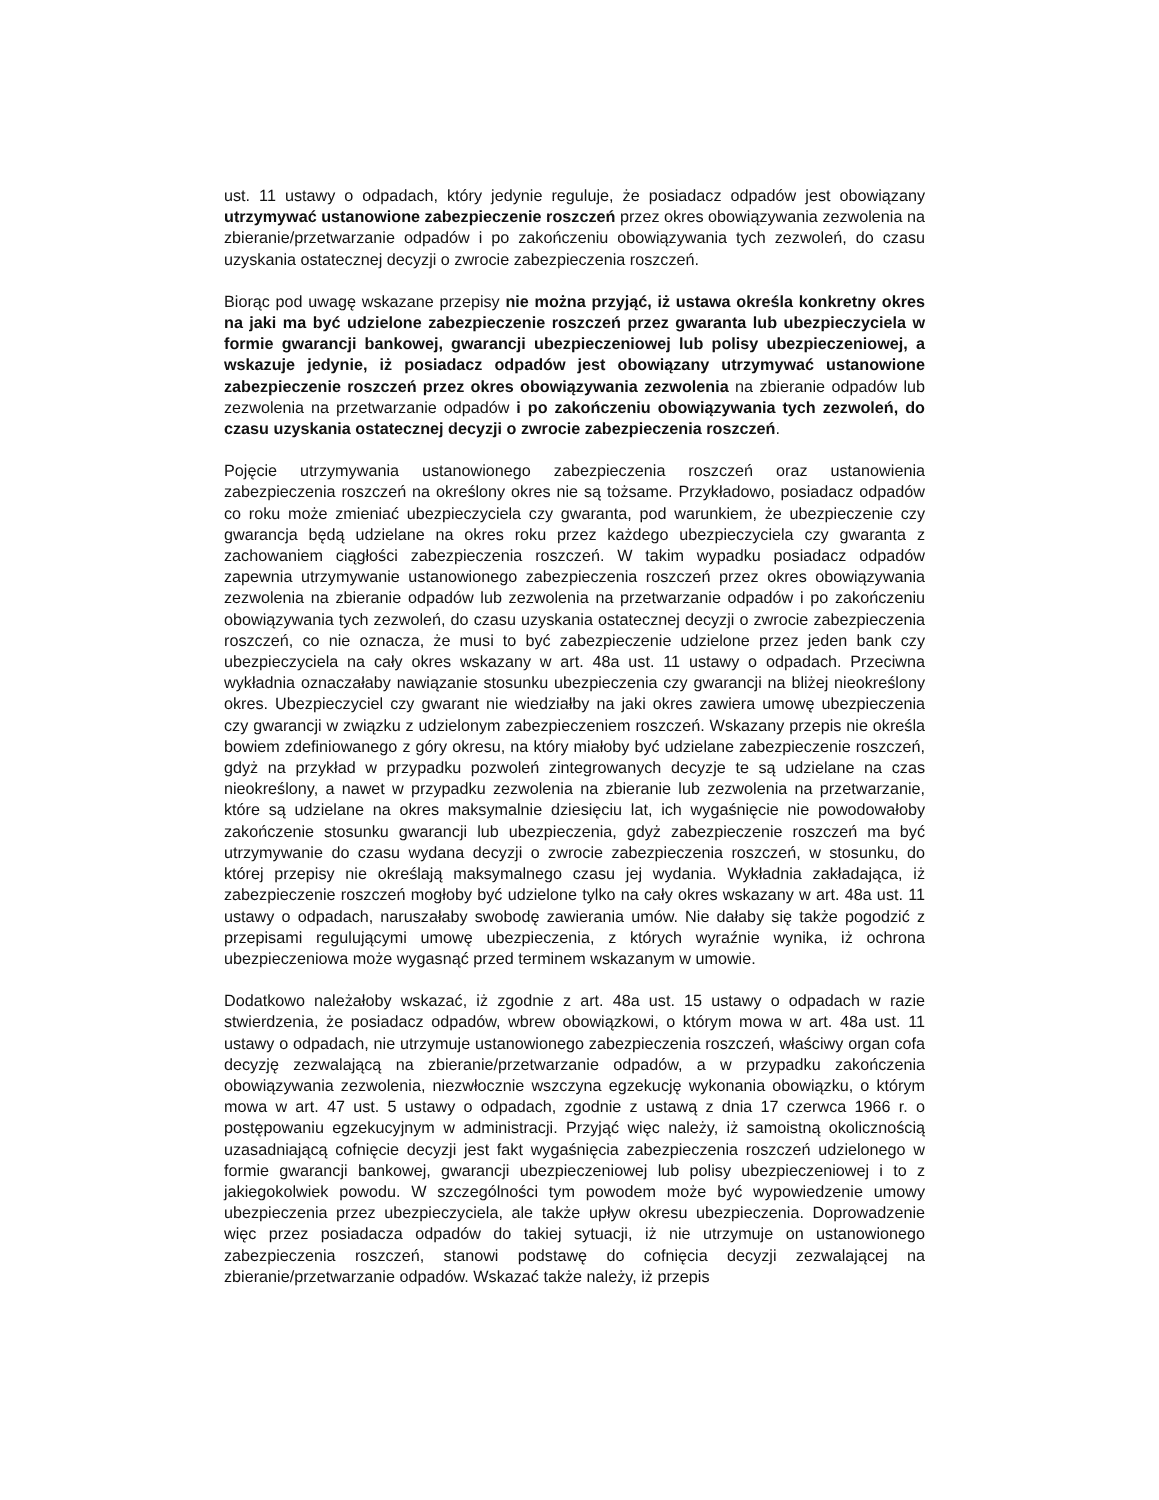ust. 11 ustawy o odpadach, który jedynie reguluje, że posiadacz odpadów jest obowiązany utrzymywać ustanowione zabezpieczenie roszczeń przez okres obowiązywania zezwolenia na zbieranie/przetwarzanie odpadów i po zakończeniu obowiązywania tych zezwoleń, do czasu uzyskania ostatecznej decyzji o zwrocie zabezpieczenia roszczeń.
Biorąc pod uwagę wskazane przepisy nie można przyjąć, iż ustawa określa konkretny okres na jaki ma być udzielone zabezpieczenie roszczeń przez gwaranta lub ubezpieczyciela w formie gwarancji bankowej, gwarancji ubezpieczeniowej lub polisy ubezpieczeniowej, a wskazuje jedynie, iż posiadacz odpadów jest obowiązany utrzymywać ustanowione zabezpieczenie roszczeń przez okres obowiązywania zezwolenia na zbieranie odpadów lub zezwolenia na przetwarzanie odpadów i po zakończeniu obowiązywania tych zezwoleń, do czasu uzyskania ostatecznej decyzji o zwrocie zabezpieczenia roszczeń.
Pojęcie utrzymywania ustanowionego zabezpieczenia roszczeń oraz ustanowienia zabezpieczenia roszczeń na określony okres nie są tożsame. Przykładowo, posiadacz odpadów co roku może zmieniać ubezpieczyciela czy gwaranta, pod warunkiem, że ubezpieczenie czy gwarancja będą udzielane na okres roku przez każdego ubezpieczyciela czy gwaranta z zachowaniem ciągłości zabezpieczenia roszczeń. W takim wypadku posiadacz odpadów zapewnia utrzymywanie ustanowionego zabezpieczenia roszczeń przez okres obowiązywania zezwolenia na zbieranie odpadów lub zezwolenia na przetwarzanie odpadów i po zakończeniu obowiązywania tych zezwoleń, do czasu uzyskania ostatecznej decyzji o zwrocie zabezpieczenia roszczeń, co nie oznacza, że musi to być zabezpieczenie udzielone przez jeden bank czy ubezpieczyciela na cały okres wskazany w art. 48a ust. 11 ustawy o odpadach. Przeciwna wykładnia oznaczałaby nawiązanie stosunku ubezpieczenia czy gwarancji na bliżej nieokreślony okres. Ubezpieczyciel czy gwarant nie wiedziałby na jaki okres zawiera umowę ubezpieczenia czy gwarancji w związku z udzielonym zabezpieczeniem roszczeń. Wskazany przepis nie określa bowiem zdefiniowanego z góry okresu, na który miałoby być udzielane zabezpieczenie roszczeń, gdyż na przykład w przypadku pozwoleń zintegrowanych decyzje te są udzielane na czas nieokreślony, a nawet w przypadku zezwolenia na zbieranie lub zezwolenia na przetwarzanie, które są udzielane na okres maksymalnie dziesięciu lat, ich wygaśnięcie nie powodowałoby zakończenie stosunku gwarancji lub ubezpieczenia, gdyż zabezpieczenie roszczeń ma być utrzymywanie do czasu wydana decyzji o zwrocie zabezpieczenia roszczeń, w stosunku, do której przepisy nie określają maksymalnego czasu jej wydania. Wykładnia zakładająca, iż zabezpieczenie roszczeń mogłoby być udzielone tylko na cały okres wskazany w art. 48a ust. 11 ustawy o odpadach, naruszałaby swobodę zawierania umów. Nie dałaby się także pogodzić z przepisami regulującymi umowę ubezpieczenia, z których wyraźnie wynika, iż ochrona ubezpieczeniowa może wygasnąć przed terminem wskazanym w umowie.
Dodatkowo należałoby wskazać, iż zgodnie z art. 48a ust. 15 ustawy o odpadach w razie stwierdzenia, że posiadacz odpadów, wbrew obowiązkowi, o którym mowa w art. 48a ust. 11 ustawy o odpadach, nie utrzymuje ustanowionego zabezpieczenia roszczeń, właściwy organ cofa decyzję zezwalającą na zbieranie/przetwarzanie odpadów, a w przypadku zakończenia obowiązywania zezwolenia, niezwłocznie wszczyna egzekucję wykonania obowiązku, o którym mowa w art. 47 ust. 5 ustawy o odpadach, zgodnie z ustawą z dnia 17 czerwca 1966 r. o postępowaniu egzekucyjnym w administracji. Przyjąć więc należy, iż samoistną okolicznością uzasadniającą cofnięcie decyzji jest fakt wygaśnięcia zabezpieczenia roszczeń udzielonego w formie gwarancji bankowej, gwarancji ubezpieczeniowej lub polisy ubezpieczeniowej i to z jakiegokolwiek powodu. W szczególności tym powodem może być wypowiedzenie umowy ubezpieczenia przez ubezpieczyciela, ale także upływ okresu ubezpieczenia. Doprowadzenie więc przez posiadacza odpadów do takiej sytuacji, iż nie utrzymuje on ustanowionego zabezpieczenia roszczeń, stanowi podstawę do cofnięcia decyzji zezwalającej na zbieranie/przetwarzanie odpadów. Wskazać także należy, iż przepis